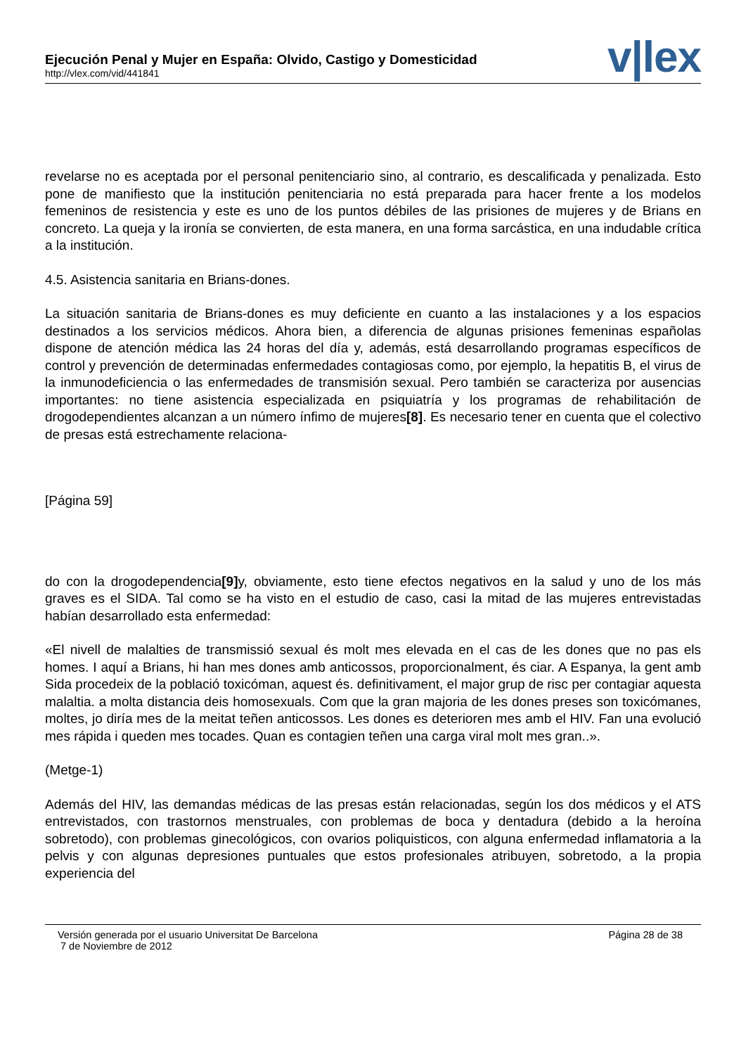Ejecución Penal y Mujer en España: Olvido, Castigo y Domesticidad
http://vlex.com/vid/441841
v|lex
revelarse no es aceptada por el personal penitenciario sino, al contrario, es descalificada y penalizada. Esto pone de manifiesto que la institución penitenciaria no está preparada para hacer frente a los modelos femeninos de resistencia y este es uno de los puntos débiles de las prisiones de mujeres y de Brians en concreto. La queja y la ironía se convierten, de esta manera, en una forma sarcástica, en una indudable crítica a la institución.
4.5. Asistencia sanitaria en Brians-dones.
La situación sanitaria de Brians-dones es muy deficiente en cuanto a las instalaciones y a los espacios destinados a los servicios médicos. Ahora bien, a diferencia de algunas prisiones femeninas españolas dispone de atención médica las 24 horas del día y, además, está desarrollando programas específicos de control y prevención de determinadas enfermedades contagiosas como, por ejemplo, la hepatitis B, el virus de la inmunodeficiencia o las enfermedades de transmisión sexual. Pero también se caracteriza por ausencias importantes: no tiene asistencia especializada en psiquiatría y los programas de rehabilitación de drogodependientes alcanzan a un número ínfimo de mujeres[8]. Es necesario tener en cuenta que el colectivo de presas está estrechamente relaciona-
[Página 59]
do con la drogodependencia[9] y, obviamente, esto tiene efectos negativos en la salud y uno de los más graves es el SIDA. Tal como se ha visto en el estudio de caso, casi la mitad de las mujeres entrevistadas habían desarrollado esta enfermedad:
«El nivell de malalties de transmissió sexual és molt mes elevada en el cas de les dones que no pas els homes. I aquí a Brians, hi han mes dones amb anticossos, proporcionalment, és ciar. A Espanya, la gent amb Sida procedeix de la població toxicóman, aquest és. definitivament, el major grup de risc per contagiar aquesta malaltia. a molta distancia deis homosexuals. Com que la gran majoria de les dones preses son toxicómanes, moltes, jo diría mes de la meitat teñen anticossos. Les dones es deterioren mes amb el HIV. Fan una evolució mes rápida i queden mes tocades. Quan es contagien teñen una carga viral molt mes gran..».
(Metge-1)
Además del HIV, las demandas médicas de las presas están relacionadas, según los dos médicos y el ATS entrevistados, con trastornos menstruales, con problemas de boca y dentadura (debido a la heroína sobretodo), con problemas ginecológicos, con ovarios poliquisticos, con alguna enfermedad inflamatoria a la pelvis y con algunas depresiones puntuales que estos profesionales atribuyen, sobretodo, a la propia experiencia del
Versión generada por el usuario Universitat De Barcelona
7 de Noviembre de 2012
Página 28 de 38